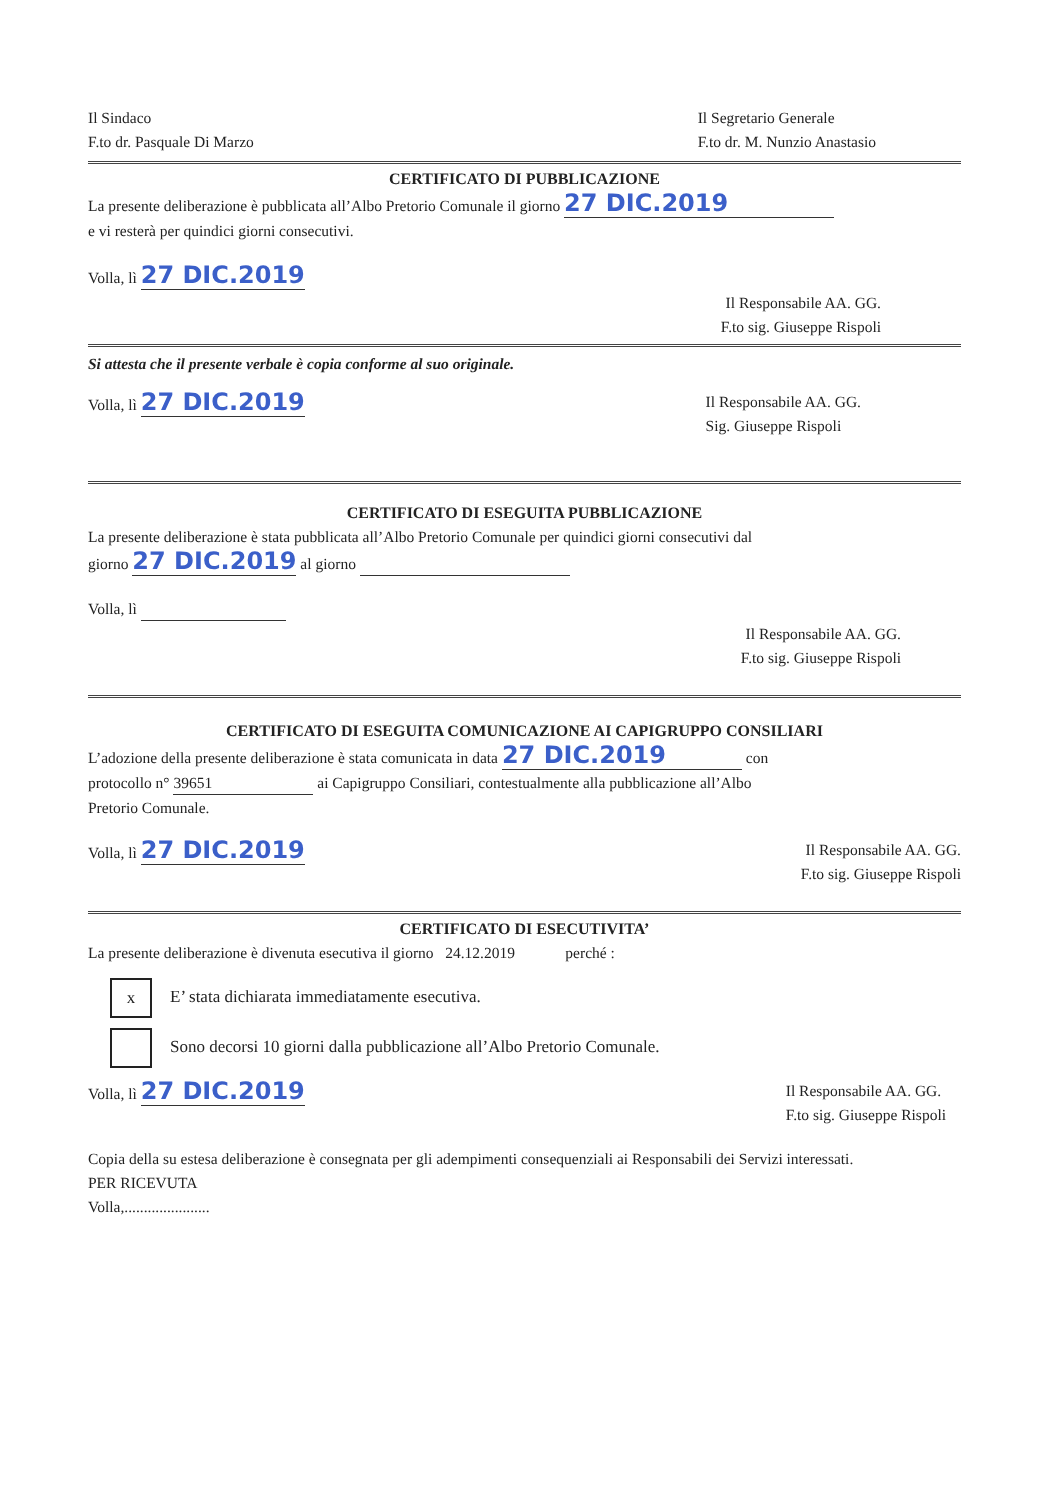Il Sindaco
F.to dr. Pasquale Di Marzo
Il Segretario Generale
F.to dr. M. Nunzio Anastasio
CERTIFICATO DI PUBBLICAZIONE
La presente deliberazione è pubblicata all’Albo Pretorio Comunale il giorno 27 DIC.2019
e vi resterà per quindici giorni consecutivi.
Volla, lì 27 DIC.2019
Il Responsabile AA. GG.
F.to sig. Giuseppe Rispoli
Si attesta che il presente verbale è copia conforme al suo originale.
Volla, lì 27 DIC.2019
Il Responsabile AA. GG.
Sig. Giuseppe Rispoli
CERTIFICATO DI ESEGUITA PUBBLICAZIONE
La presente deliberazione è stata pubblicata all’Albo Pretorio Comunale per quindici giorni consecutivi dal
giorno 27 DIC.2019 al giorno
Volla, lì
Il Responsabile AA. GG.
F.to sig. Giuseppe Rispoli
CERTIFICATO DI ESEGUITA COMUNICAZIONE AI CAPIGRUPPO CONSILIARI
L’adozione della presente deliberazione è stata comunicata in data 27 DIC.2019 con
protocollo n° 39651 ai Capigruppo Consiliari, contestualmente alla pubblicazione all’Albo
Pretorio Comunale.
Volla, lì 27 DIC.2019
Il Responsabile AA. GG.
F.to sig. Giuseppe Rispoli
CERTIFICATO DI ESECUTIVITA’
La presente deliberazione è divenuta esecutiva il giorno 24.12.2019 perché :
x E’ stata dichiarata immediatamente esecutiva.
Sono decorsi 10 giorni dalla pubblicazione all’Albo Pretorio Comunale.
Volla, lì 27 DIC.2019
Il Responsabile AA. GG.
F.to sig. Giuseppe Rispoli
Copia della su estesa deliberazione è consegnata per gli adempimenti consequenziali ai Responsabili dei Servizi interessati.
PER RICEVUTA
Volla,......................